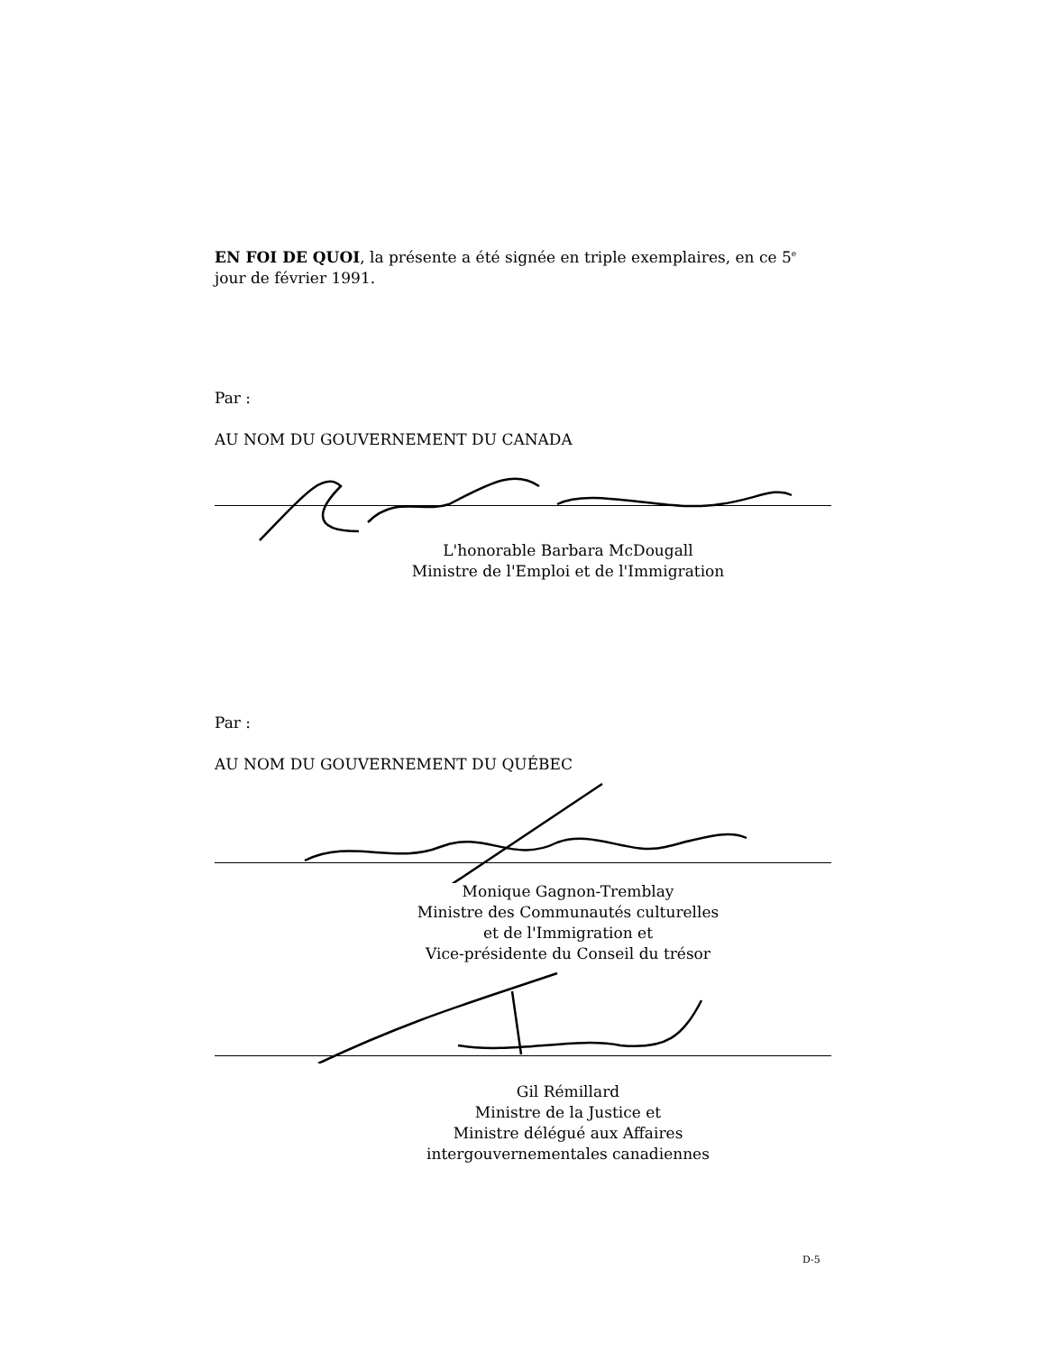EN FOI DE QUOI, la présente a été signée en triple exemplaires, en ce 5<sup>e</sup> jour de février 1991.
Par :
AU NOM DU GOUVERNEMENT DU CANADA
L'honorable Barbara McDougall
Ministre de l'Emploi et de l'Immigration
Par :
AU NOM DU GOUVERNEMENT DU QUÉBEC
Monique Gagnon-Tremblay
Ministre des Communautés culturelles
et de l'Immigration et
Vice-présidente du Conseil du trésor
Gil Rémillard
Ministre de la Justice et
Ministre délégué aux Affaires
intergouvernementales canadiennes
D-5